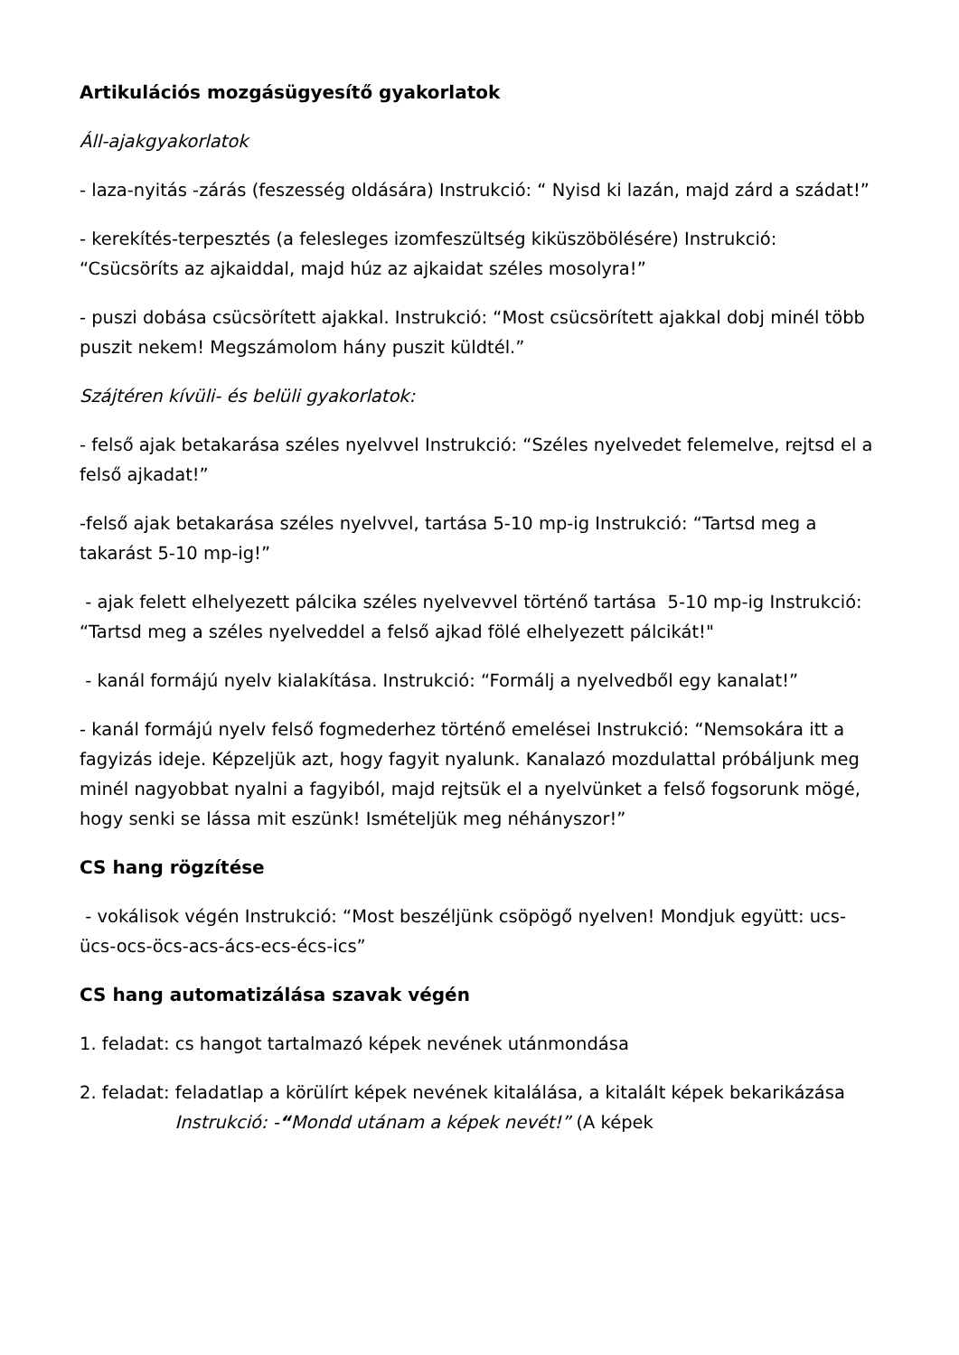Artikulációs mozgásügyesítő gyakorlatok
Áll-ajakgyakorlatok
- laza-nyitás -zárás (feszesség oldására) Instrukció: “ Nyisd ki lazán, majd zárd a szádat!”
- kerekítés-terpesztés (a felesleges izomfeszültség kiküszöbölésére) Instrukció: “Csücsöríts az ajkaiddal, majd húz az ajkaidat széles mosolyra!”
- puszi dobása csücsörített ajakkal. Instrukció: “Most csücsörített ajakkal dobj minél több puszit nekem! Megszámolom hány puszit küldtél.”
Szájtéren kívüli- és belüli gyakorlatok:
- felső ajak betakarása széles nyelvvel Instrukció: “Széles nyelvedet felemelve, rejtsd el a felső ajkadat!”
-felső ajak betakarása széles nyelvvel, tartása 5-10 mp-ig Instrukció: “Tartsd meg a takarást 5-10 mp-ig!”
- ajak felett elhelyezett pálcika széles nyelvevvel történő tartása 5-10 mp-ig Instrukció: “Tartsd meg a széles nyelveddel a felső ajkad fölé elhelyezett pálcikát!"
- kanál formájú nyelv kialakítása. Instrukció: “Formálj a nyelvedből egy kanalat!”
- kanál formájú nyelv felső fogmederhez történő emelései Instrukció: “Nemsokára itt a fagyizás ideje. Képzeljük azt, hogy fagyit nyalunk. Kanalazó mozdulattal próbáljunk meg minél nagyobbat nyalni a fagyiból, majd rejtsük el a nyelvünket a felső fogsorunk mögé, hogy senki se lássa mit eszünk! Ismételjük meg néhányszor!”
CS hang rögzítése
- vokálisok végén Instrukció: “Most beszéljünk csöpögő nyelven! Mondjuk együtt: ucs-ücs-ocs-öcs-acs-ács-ecs-écs-ics”
CS hang automatizálása szavak végén
1. feladat: cs hangot tartalmazó képek nevének utánmondása
2. feladat: feladatlap a körülírt képek nevének kitalálása, a kitalált képek bekarikázása Instrukció: -“Mondd utánam a képek nevét!” (A képek